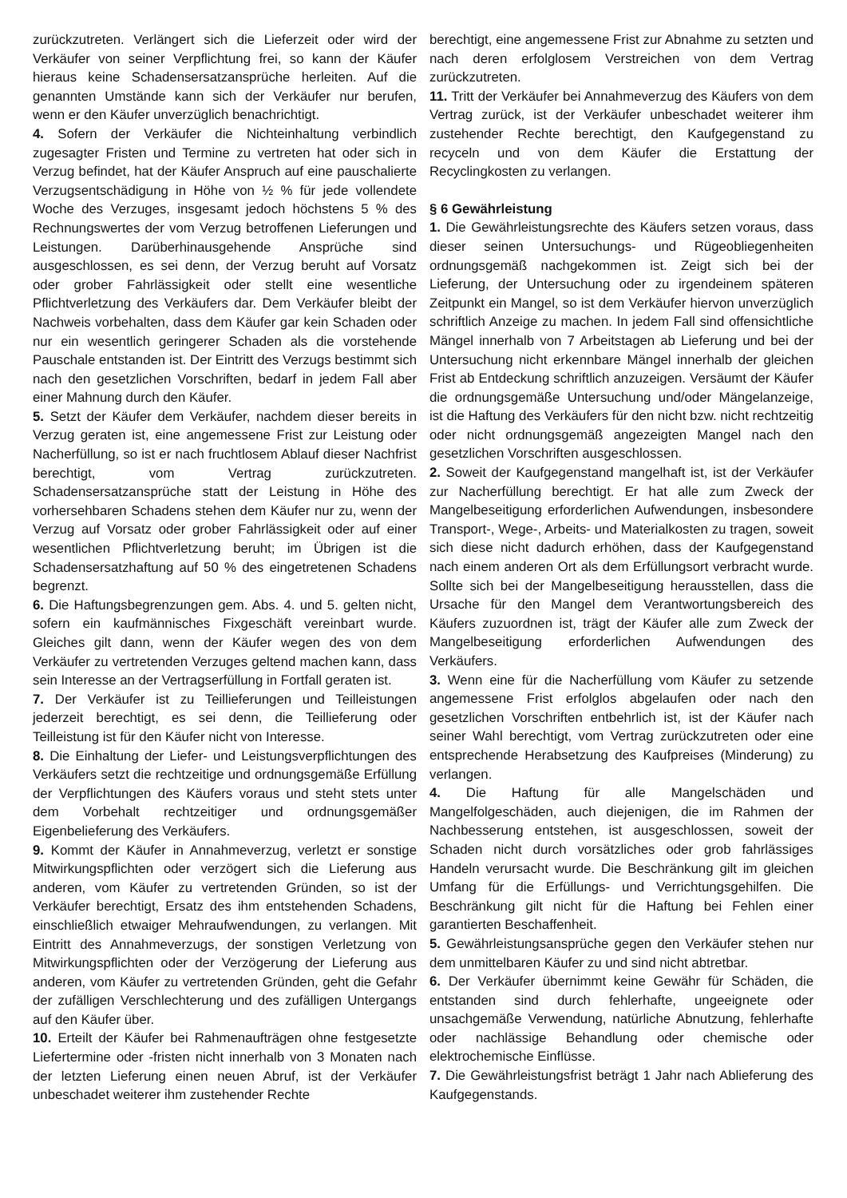zurückzutreten. Verlängert sich die Lieferzeit oder wird der Verkäufer von seiner Verpflichtung frei, so kann der Käufer hieraus keine Schadensersatzansprüche herleiten. Auf die genannten Umstände kann sich der Verkäufer nur berufen, wenn er den Käufer unverzüglich benachrichtigt.
4. Sofern der Verkäufer die Nichteinhaltung verbindlich zugesagter Fristen und Termine zu vertreten hat oder sich in Verzug befindet, hat der Käufer Anspruch auf eine pauschalierte Verzugsentschädigung in Höhe von ½ % für jede vollendete Woche des Verzuges, insgesamt jedoch höchstens 5 % des Rechnungswertes der vom Verzug betroffenen Lieferungen und Leistungen. Darüberhinausgehende Ansprüche sind ausgeschlossen, es sei denn, der Verzug beruht auf Vorsatz oder grober Fahrlässigkeit oder stellt eine wesentliche Pflichtverletzung des Verkäufers dar. Dem Verkäufer bleibt der Nachweis vorbehalten, dass dem Käufer gar kein Schaden oder nur ein wesentlich geringerer Schaden als die vorstehende Pauschale entstanden ist. Der Eintritt des Verzugs bestimmt sich nach den gesetzlichen Vorschriften, bedarf in jedem Fall aber einer Mahnung durch den Käufer.
5. Setzt der Käufer dem Verkäufer, nachdem dieser bereits in Verzug geraten ist, eine angemessene Frist zur Leistung oder Nacherfüllung, so ist er nach fruchtlosem Ablauf dieser Nachfrist berechtigt, vom Vertrag zurückzutreten. Schadensersatzansprüche statt der Leistung in Höhe des vorhersehbaren Schadens stehen dem Käufer nur zu, wenn der Verzug auf Vorsatz oder grober Fahrlässigkeit oder auf einer wesentlichen Pflichtverletzung beruht; im Übrigen ist die Schadensersatzhaftung auf 50 % des eingetretenen Schadens begrenzt.
6. Die Haftungsbegrenzungen gem. Abs. 4. und 5. gelten nicht, sofern ein kaufmännisches Fixgeschäft vereinbart wurde. Gleiches gilt dann, wenn der Käufer wegen des von dem Verkäufer zu vertretenden Verzuges geltend machen kann, dass sein Interesse an der Vertragserfüllung in Fortfall geraten ist.
7. Der Verkäufer ist zu Teillieferungen und Teilleistungen jederzeit berechtigt, es sei denn, die Teillieferung oder Teilleistung ist für den Käufer nicht von Interesse.
8. Die Einhaltung der Liefer- und Leistungsverpflichtungen des Verkäufers setzt die rechtzeitige und ordnungsgemäße Erfüllung der Verpflichtungen des Käufers voraus und steht stets unter dem Vorbehalt rechtzeitiger und ordnungsgemäßer Eigenbelieferung des Verkäufers.
9. Kommt der Käufer in Annahmeverzug, verletzt er sonstige Mitwirkungspflichten oder verzögert sich die Lieferung aus anderen, vom Käufer zu vertretenden Gründen, so ist der Verkäufer berechtigt, Ersatz des ihm entstehenden Schadens, einschließlich etwaiger Mehraufwendungen, zu verlangen. Mit Eintritt des Annahmeverzugs, der sonstigen Verletzung von Mitwirkungspflichten oder der Verzögerung der Lieferung aus anderen, vom Käufer zu vertretenden Gründen, geht die Gefahr der zufälligen Verschlechterung und des zufälligen Untergangs auf den Käufer über.
10. Erteilt der Käufer bei Rahmenaufträgen ohne festgesetzte Liefertermine oder -fristen nicht innerhalb von 3 Monaten nach der letzten Lieferung einen neuen Abruf, ist der Verkäufer unbeschadet weiterer ihm zustehender Rechte
berechtigt, eine angemessene Frist zur Abnahme zu setzten und nach deren erfolglosem Verstreichen von dem Vertrag zurückzutreten.
11. Tritt der Verkäufer bei Annahmeverzug des Käufers von dem Vertrag zurück, ist der Verkäufer unbeschadet weiterer ihm zustehender Rechte berechtigt, den Kaufgegenstand zu recyceln und von dem Käufer die Erstattung der Recyclingkosten zu verlangen.
§ 6 Gewährleistung
1. Die Gewährleistungsrechte des Käufers setzen voraus, dass dieser seinen Untersuchungs- und Rügeobliegenheiten ordnungsgemäß nachgekommen ist. Zeigt sich bei der Lieferung, der Untersuchung oder zu irgendeinem späteren Zeitpunkt ein Mangel, so ist dem Verkäufer hiervon unverzüglich schriftlich Anzeige zu machen. In jedem Fall sind offensichtliche Mängel innerhalb von 7 Arbeitstagen ab Lieferung und bei der Untersuchung nicht erkennbare Mängel innerhalb der gleichen Frist ab Entdeckung schriftlich anzuzeigen. Versäumt der Käufer die ordnungsgemäße Untersuchung und/oder Mängelanzeige, ist die Haftung des Verkäufers für den nicht bzw. nicht rechtzeitig oder nicht ordnungsgemäß angezeigten Mangel nach den gesetzlichen Vorschriften ausgeschlossen.
2. Soweit der Kaufgegenstand mangelhaft ist, ist der Verkäufer zur Nacherfüllung berechtigt. Er hat alle zum Zweck der Mangelbeseitigung erforderlichen Aufwendungen, insbesondere Transport-, Wege-, Arbeits- und Materialkosten zu tragen, soweit sich diese nicht dadurch erhöhen, dass der Kaufgegenstand nach einem anderen Ort als dem Erfüllungsort verbracht wurde. Sollte sich bei der Mangelbeseitigung herausstellen, dass die Ursache für den Mangel dem Verantwortungsbereich des Käufers zuzuordnen ist, trägt der Käufer alle zum Zweck der Mangelbeseitigung erforderlichen Aufwendungen des Verkäufers.
3. Wenn eine für die Nacherfüllung vom Käufer zu setzende angemessene Frist erfolglos abgelaufen oder nach den gesetzlichen Vorschriften entbehrlich ist, ist der Käufer nach seiner Wahl berechtigt, vom Vertrag zurückzutreten oder eine entsprechende Herabsetzung des Kaufpreises (Minderung) zu verlangen.
4. Die Haftung für alle Mangelschäden und Mangelfolgeschäden, auch diejenigen, die im Rahmen der Nachbesserung entstehen, ist ausgeschlossen, soweit der Schaden nicht durch vorsätzliches oder grob fahrlässiges Handeln verursacht wurde. Die Beschränkung gilt im gleichen Umfang für die Erfüllungs- und Verrichtungsgehilfen. Die Beschränkung gilt nicht für die Haftung bei Fehlen einer garantierten Beschaffenheit.
5. Gewährleistungsansprüche gegen den Verkäufer stehen nur dem unmittelbaren Käufer zu und sind nicht abtretbar.
6. Der Verkäufer übernimmt keine Gewähr für Schäden, die entstanden sind durch fehlerhafte, ungeeignete oder unsachgemäße Verwendung, natürliche Abnutzung, fehlerhafte oder nachlässige Behandlung oder chemische oder elektrochemische Einflüsse.
7. Die Gewährleistungsfrist beträgt 1 Jahr nach Ablieferung des Kaufgegenstands.